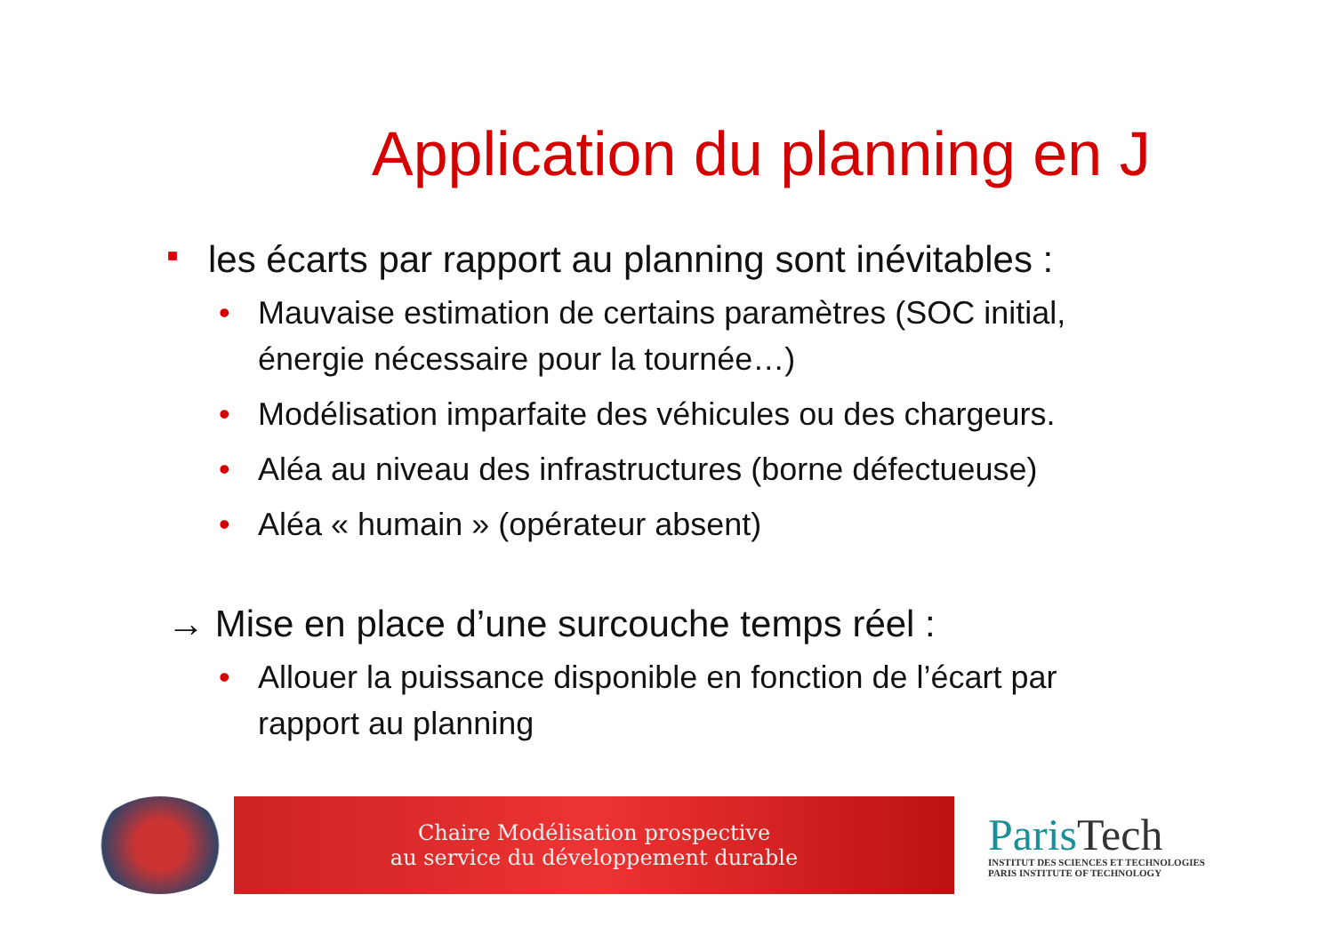Application du planning en J
■ les écarts par rapport au planning sont inévitables :
• Mauvaise estimation de certains paramètres (SOC initial, énergie nécessaire pour la tournée…)
• Modélisation imparfaite des véhicules ou des chargeurs.
• Aléa au niveau des infrastructures (borne défectueuse)
• Aléa « humain » (opérateur absent)
→ Mise en place d’une surcouche temps réel :
• Allouer la puissance disponible en fonction de l’écart par rapport au planning
Chaire Modélisation prospective
au service du développement durable
ParisTech
INSTITUT DES SCIENCES ET TECHNOLOGIES
PARIS INSTITUTE OF TECHNOLOGY